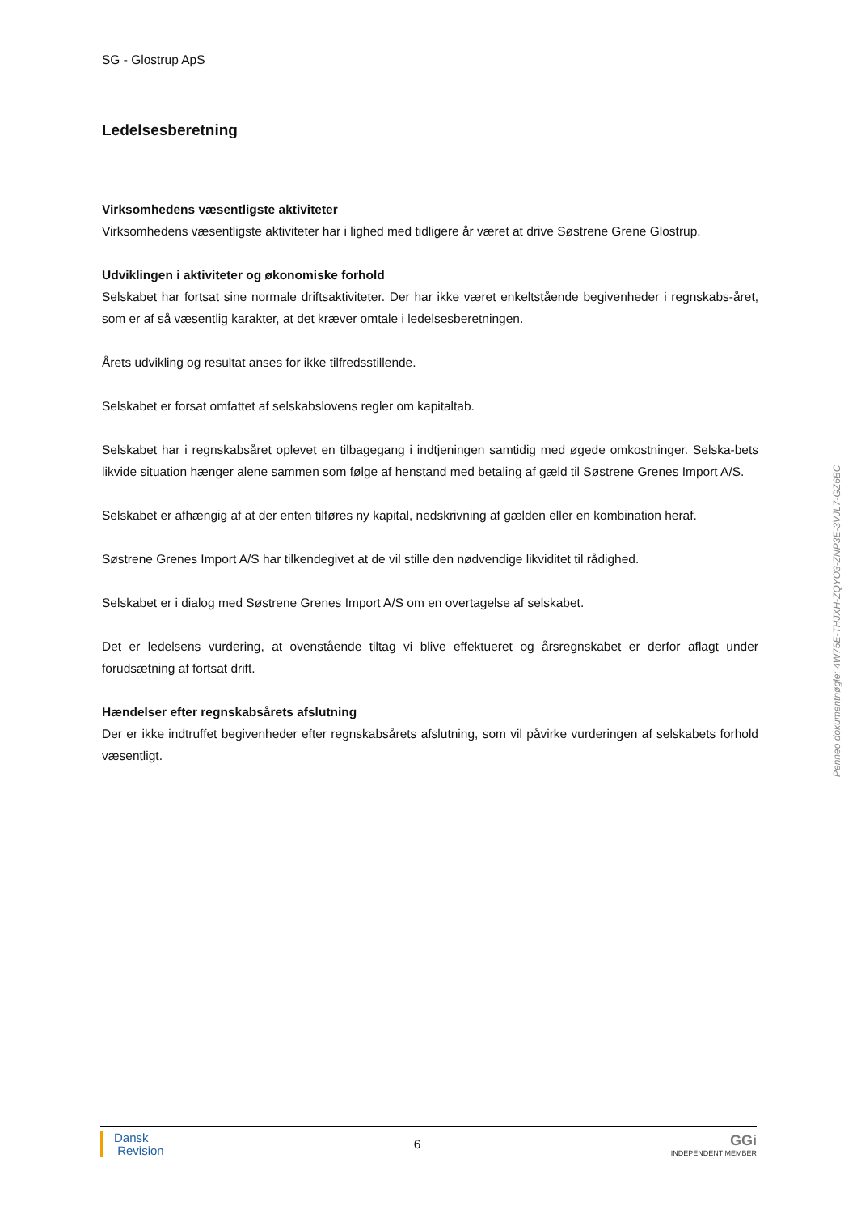SG - Glostrup ApS
Ledelsesberetning
Virksomhedens væsentligste aktiviteter
Virksomhedens væsentligste aktiviteter har i lighed med tidligere år været at drive Søstrene Grene Glostrup.
Udviklingen i aktiviteter og økonomiske forhold
Selskabet har fortsat sine normale driftsaktiviteter. Der har ikke været enkeltstående begivenheder i regnskabs-året, som er af så væsentlig karakter, at det kræver omtale i ledelsesberetningen.
Årets udvikling og resultat anses for ikke tilfredsstillende.
Selskabet er forsat omfattet af selskabslovens regler om kapitaltab.
Selskabet har i regnskabsåret oplevet en tilbagegang i indtjeningen samtidig med øgede omkostninger. Selska-bets likvide situation hænger alene sammen som følge af henstand med betaling af gæld til Søstrene Grenes Import A/S.
Selskabet er afhængig af at der enten tilføres ny kapital, nedskrivning af gælden eller en kombination heraf.
Søstrene Grenes Import A/S har tilkendegivet at de vil stille den nødvendige likviditet til rådighed.
Selskabet er i dialog med Søstrene Grenes Import A/S om en overtagelse af selskabet.
Det er ledelsens vurdering, at ovenstående tiltag vi blive effektueret og årsregnskabet er derfor aflagt under forudsætning af fortsat drift.
Hændelser efter regnskabsårets afslutning
Der er ikke indtruffet begivenheder efter regnskabsårets afslutning, som vil påvirke vurderingen af selskabets forhold væsentligt.
Penneo dokumentnøgle: 4W75E-THJXH-ZQYO3-ZNP3E-3VJL7-GZ6BC
Dansk
Revision
6
GGi
INDEPENDENT MEMBER